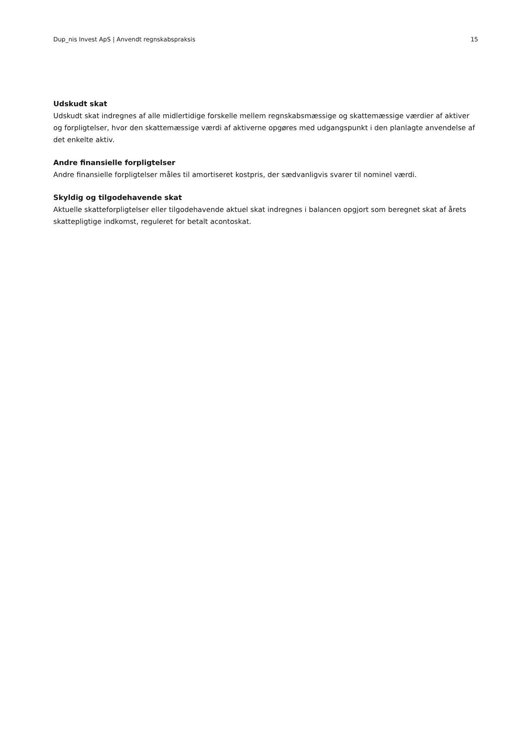Dup_nis Invest ApS | Anvendt regnskabspraksis 15
Udskudt skat
Udskudt skat indregnes af alle midlertidige forskelle mellem regnskabsmæssige og skattemæssige værdier af aktiver og forpligtelser, hvor den skattemæssige værdi af aktiverne opgøres med udgangspunkt i den planlagte anvendelse af det enkelte aktiv.
Andre finansielle forpligtelser
Andre finansielle forpligtelser måles til amortiseret kostpris, der sædvanligvis svarer til nominel værdi.
Skyldig og tilgodehavende skat
Aktuelle skatteforpligtelser eller tilgodehavende aktuel skat indregnes i balancen opgjort som beregnet skat af årets skattepligtige indkomst, reguleret for betalt acontoskat.